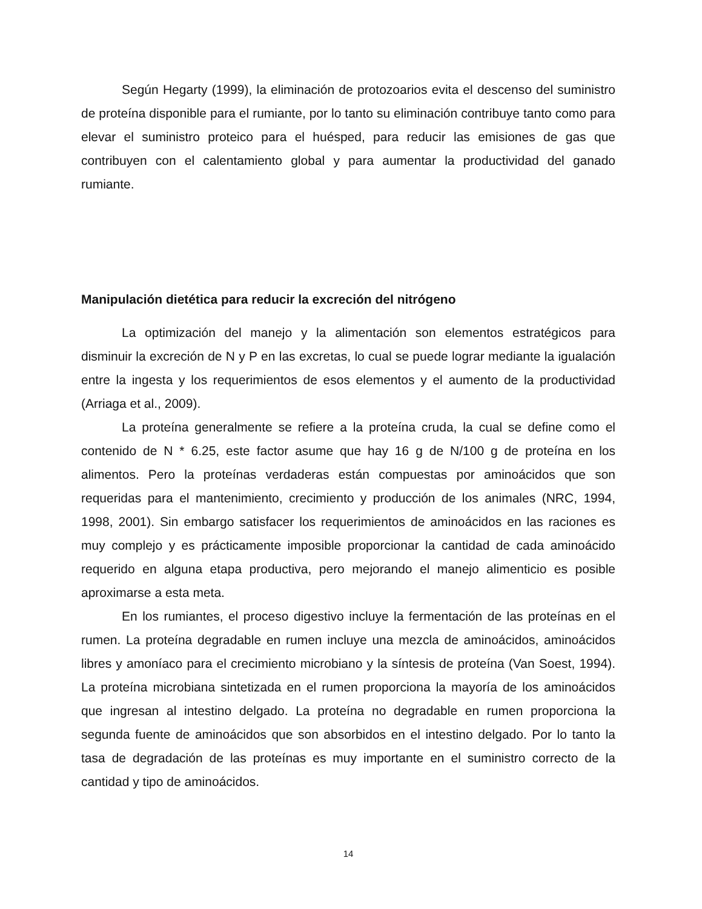Según Hegarty (1999), la eliminación de protozoarios evita el descenso del suministro de proteína disponible para el rumiante, por lo tanto su eliminación contribuye tanto como para elevar el suministro proteico para el huésped, para reducir las emisiones de gas que contribuyen con el calentamiento global y para aumentar la productividad del ganado rumiante.
Manipulación dietética para reducir la excreción del nitrógeno
La optimización del manejo y la alimentación son elementos estratégicos para disminuir la excreción de N y P en las excretas, lo cual se puede lograr mediante la igualación entre la ingesta y los requerimientos de esos elementos y el aumento de la productividad (Arriaga et al., 2009).
La proteína generalmente se refiere a la proteína cruda, la cual se define como el contenido de N * 6.25, este factor asume que hay 16 g de N/100 g de proteína en los alimentos. Pero la proteínas verdaderas están compuestas por aminoácidos que son requeridas para el mantenimiento, crecimiento y producción de los animales (NRC, 1994, 1998, 2001). Sin embargo satisfacer los requerimientos de aminoácidos en las raciones es muy complejo y es prácticamente imposible proporcionar la cantidad de cada aminoácido requerido en alguna etapa productiva, pero mejorando el manejo alimenticio es posible aproximarse a esta meta.
En los rumiantes, el proceso digestivo incluye la fermentación de las proteínas en el rumen. La proteína degradable en rumen incluye una mezcla de aminoácidos, aminoácidos libres y amoníaco para el crecimiento microbiano y la síntesis de proteína (Van Soest, 1994). La proteína microbiana sintetizada en el rumen proporciona la mayoría de los aminoácidos que ingresan al intestino delgado. La proteína no degradable en rumen proporciona la segunda fuente de aminoácidos que son absorbidos en el intestino delgado. Por lo tanto la tasa de degradación de las proteínas es muy importante en el suministro correcto de la cantidad y tipo de aminoácidos.
14